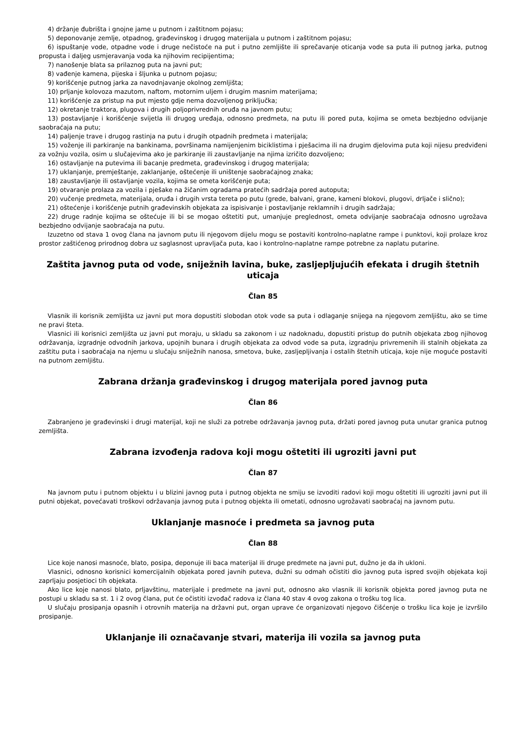4) držanje đubrišta i gnojne jame u putnom i zaštitnom pojasu;
5) deponovanje zemlje, otpadnog, građevinskog i drugog materijala u putnom i zaštitnom pojasu;
6) ispuštanje vode, otpadne vode i druge nečistoće na put i putno zemljište ili sprečavanje oticanja vode sa puta ili putnog jarka, putnog propusta i daljeg usmjeravanja voda ka njihovim recipijentima;
7) nanošenje blata sa prilaznog puta na javni put;
8) vađenje kamena, pijeska i šljunka u putnom pojasu;
9) korišćenje putnog jarka za navodnjavanje okolnog zemljišta;
10) prljanje kolovoza mazutom, naftom, motornim uljem i drugim masnim materijama;
11) korišćenje za pristup na put mjesto gdje nema dozvoljenog priključka;
12) okretanje traktora, plugova i drugih poljoprivrednih oruđa na javnom putu;
13) postavljanje i korišćenje svijetla ili drugog uređaja, odnosno predmeta, na putu ili pored puta, kojima se ometa bezbjedno odvijanje saobraćaja na putu;
14) paljenje trave i drugog rastinja na putu i drugih otpadnih predmeta i materijala;
15) voženje ili parkiranje na bankinama, površinama namijenjenim biciklistima i pješacima ili na drugim djelovima puta koji nijesu predviđeni za vožnju vozila, osim u slučajevima ako je parkiranje ili zaustavljanje na njima izričito dozvoljeno;
16) ostavljanje na putevima ili bacanje predmeta, građevinskog i drugog materijala;
17) uklanjanje, premještanje, zaklanjanje, oštećenje ili uništenje saobraćajnog znaka;
18) zaustavljanje ili ostavljanje vozila, kojima se ometa korišćenje puta;
19) otvaranje prolaza za vozila i pješake na žičanim ogradama pratećih sadržaja pored autoputa;
20) vučenje predmeta, materijala, oruđa i drugih vrsta tereta po putu (grede, balvani, grane, kameni blokovi, plugovi, drljače i slično);
21) oštećenje i korišćenje putnih građevinskih objekata za ispisivanje i postavljanje reklamnih i drugih sadržaja;
22) druge radnje kojima se oštećuje ili bi se mogao oštetiti put, umanjuje preglednost, ometa odvijanje saobraćaja odnosno ugrožava bezbjedno odvijanje saobraćaja na putu.
Izuzetno od stava 1 ovog člana na javnom putu ili njegovom dijelu mogu se postaviti kontrolno-naplatne rampe i punktovi, koji prolaze kroz prostor zaštićenog prirodnog dobra uz saglasnost upravljača puta, kao i kontrolno-naplatne rampe potrebne za naplatu putarine.
Zaštita javnog puta od vode, sniježnih lavina, buke, zasljepljujućih efekata i drugih štetnih uticaja
Član 85
Vlasnik ili korisnik zemljišta uz javni put mora dopustiti slobodan otok vode sa puta i odlaganje snijega na njegovom zemljištu, ako se time ne pravi šteta.
Vlasnici ili korisnici zemljišta uz javni put moraju, u skladu sa zakonom i uz nadoknadu, dopustiti pristup do putnih objekata zbog njihovog održavanja, izgradnje odvodnih jarkova, upojnih bunara i drugih objekata za odvod vode sa puta, izgradnju privremenih ili stalnih objekata za zaštitu puta i saobraćaja na njemu u slučaju sniježnih nanosa, smetova, buke, zasljepljivanja i ostalih štetnih uticaja, koje nije moguće postaviti na putnom zemljištu.
Zabrana držanja građevinskog i drugog materijala pored javnog puta
Član 86
Zabranjeno je građevinski i drugi materijal, koji ne služi za potrebe održavanja javnog puta, držati pored javnog puta unutar granica putnog zemljišta.
Zabrana izvođenja radova koji mogu oštetiti ili ugroziti javni put
Član 87
Na javnom putu i putnom objektu i u blizini javnog puta i putnog objekta ne smiju se izvoditi radovi koji mogu oštetiti ili ugroziti javni put ili putni objekat, povećavati troškovi održavanja javnog puta i putnog objekta ili ometati, odnosno ugrožavati saobraćaj na javnom putu.
Uklanjanje masnoće i predmeta sa javnog puta
Član 88
Lice koje nanosi masnoće, blato, posipa, deponuje ili baca materijal ili druge predmete na javni put, dužno je da ih ukloni.
Vlasnici, odnosno korisnici komercijalnih objekata pored javnih puteva, dužni su odmah očistiti dio javnog puta ispred svojih objekata koji zaprljaju posjetioci tih objekata.
Ako lice koje nanosi blato, prljavštinu, materijale i predmete na javni put, odnosno ako vlasnik ili korisnik objekta pored javnog puta ne postupi u skladu sa st. 1 i 2 ovog člana, put će očistiti izvođač radova iz člana 40 stav 4 ovog zakona o trošku tog lica.
U slučaju prosipanja opasnih i otrovnih materija na državni put, organ uprave će organizovati njegovo čišćenje o trošku lica koje je izvršilo prosipanje.
Uklanjanje ili označavanje stvari, materija ili vozila sa javnog puta